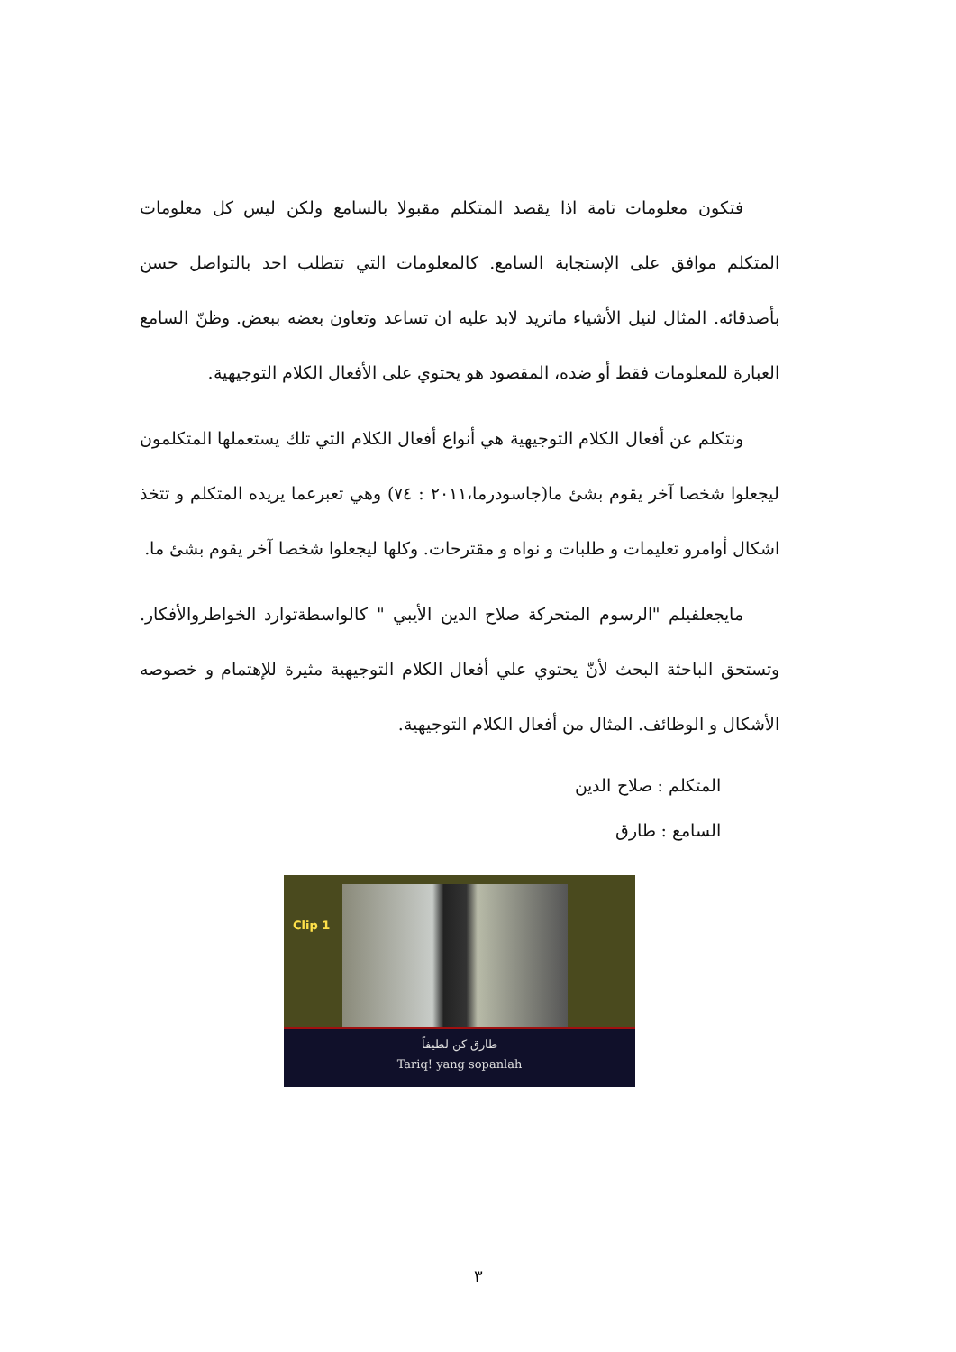فتكون معلومات تامة اذا يقصد المتكلم مقبولا بالسامع ولكن ليس كل معلومات المتكلم موافق على الإستجابة السامع. كالمعلومات التي تتطلب احد بالتواصل حسن بأصدقائه. المثال لنيل الأشياء ماتريد لابد عليه ان تساعد وتعاون بعضه ببعض. وظنّ السامع العبارة للمعلومات فقط أو ضده، المقصود هو يحتوي على الأفعال الكلام التوجيهية.
ونتكلم عن أفعال الكلام التوجيهية هي أنواع أفعال الكلام التي تلك يستعملها المتكلمون ليجعلوا شخصا آخر يقوم بشئ ما(جاسودرما،٢٠١١ : ٧٤) وهي تعبرعما يريده المتكلم و تتخذ اشكال أوامرو تعليمات و طلبات و نواه و مقترحات. وكلها ليجعلوا شخصا آخر يقوم بشئ ما.
مايجعلفيلم "الرسوم المتحركة صلاح الدين الأيبي " كالواسطةتوارد الخواطروالأفكار. وتستحق الباحثة البحث لأنّ يحتوي علي أفعال الكلام التوجيهية مثيرة للإهتمام و خصوصه الأشكال و الوظائف. المثال من أفعال الكلام التوجيهية.
المتكلم : صلاح الدين
السامع : طارق
Clip 1
طارق كن لطيفاً
Tariq! yang sopanlah
٣